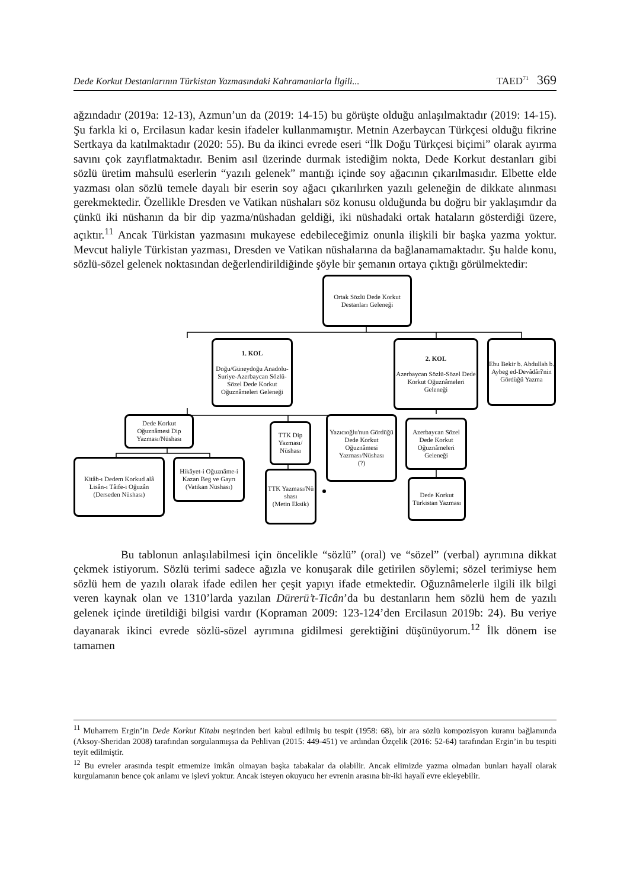Dede Korkut Destanlarının Türkistan Yazmasındaki Kahramanlarla İlgili... TAED<sup>71</sup> 369
ağzındadır (2019a: 12-13), Azmun’un da (2019: 14-15) bu görüşte olduğu anlaşılmaktadır (2019: 14-15). Şu farkla ki o, Ercilasun kadar kesin ifadeler kullanmamıştır. Metnin Azerbaycan Türkçesi olduğu fikrine Sertkaya da katılmaktadır (2020: 55). Bu da ikinci evrede eseri “İlk Doğu Türkçesi biçimi” olarak ayırma savını çok zayıflatmaktadır. Benim asıl üzerinde durmak istediğim nokta, Dede Korkut destanları gibi sözlü üretim mahsulü eserlerin “yazılı gelenek” mantığı içinde soy ağacının çıkarılmasıdır. Elbette elde yazması olan sözlü temele dayalı bir eserin soy ağacı çıkarılırken yazılı geleneğin de dikkate alınması gerekmektedir. Özellikle Dresden ve Vatikan nüshaları söz konusu olduğunda bu doğru bir yaklaşımdır da çünkü iki nüshanın da bir dip yazma/nüshadan geldiği, iki nüshadaki ortak hataların gösterdiği üzere, açıktır.<sup>11</sup> Ancak Türkistan yazmasını mukayese edebileceğimiz onunla ilişkili bir başka yazma yoktur. Mevcut haliyle Türkistan yazması, Dresden ve Vatikan nüshalarına da bağlanamamaktadır. Şu halde konu, sözlü-sözel gelenek noktasından değerlendirildiğinde şöyle bir şemanın ortaya çıktığı görülmektedir:
Ortak Sözlü Dede Korkut
Destanları Geleneği
1. KOL
Doğu/Güneydoğu Anadolu-Suriye-Azerbaycan Sözlü-Sözel Dede Korkut Oğuznâmeleri Geleneği
2. KOL
Azerbaycan Sözlü-Sözel Dede Korkut Oğuznâmeleri Geleneği
Ebu Bekir b. Abdullah b. Aybeg ed-Devâdârî'nin Gördüğü Yazma
Dede Korkut Oğuznâmesi Dip Yazması/Nüshası
TTK Dip Yazması/ Nüshası
Yazıcıoğlu'nun Gördüğü Dede Korkut Oğuznâmesi Yazması/Nüshası
(?)
Azerbaycan Sözel Dede Korkut Oğuznâmeleri Geleneği
Kitâb-ı Dedem Korkud alâ Lisân-ı Tâife-i Oğuzân
(Derseden Nüshası)
Hikâyet-i Oğuznâme-i Kazan Beg ve Gayrı
(Vatikan Nüshası)
TTK Yazması/Nü shası
(Metin Eksik)
Dede Korkut Türkistan Yazması
Bu tablonun anlaşılabilmesi için öncelikle “sözlü” (oral) ve “sözel” (verbal) ayrımına dikkat çekmek istiyorum. Sözlü terimi sadece ağızla ve konuşarak dile getirilen söylemi; sözel terimiyse hem sözlü hem de yazılı olarak ifade edilen her çeşit yapıyı ifade etmektedir. Oğuznâmelerle ilgili ilk bilgi veren kaynak olan ve 1310’larda yazılan Dürerü’t-Ticân’da bu destanların hem sözlü hem de yazılı gelenek içinde üretildiği bilgisi vardır (Kopraman 2009: 123-124’den Ercilasun 2019b: 24). Bu veriye dayanarak ikinci evrede sözlü-sözel ayrımına gidilmesi gerektiğini düşünüyorum.<sup>12</sup> İlk dönem ise tamamen
<sup>11</sup> Muharrem Ergin’in Dede Korkut Kitabı neşrinden beri kabul edilmiş bu tespit (1958: 68), bir ara sözlü kompozisyon kuramı bağlamında (Aksoy-Sheridan 2008) tarafından sorgulanmışsa da Pehlivan (2015: 449-451) ve ardından Özçelik (2016: 52-64) tarafından Ergin’in bu tespiti teyit edilmiştir.
<sup>12</sup> Bu evreler arasında tespit etmemize imkân olmayan başka tabakalar da olabilir. Ancak elimizde yazma olmadan bunları hayalî olarak kurgulamanın bence çok anlamı ve işlevi yoktur. Ancak isteyen okuyucu her evrenin arasına bir-iki hayalî evre ekleyebilir.